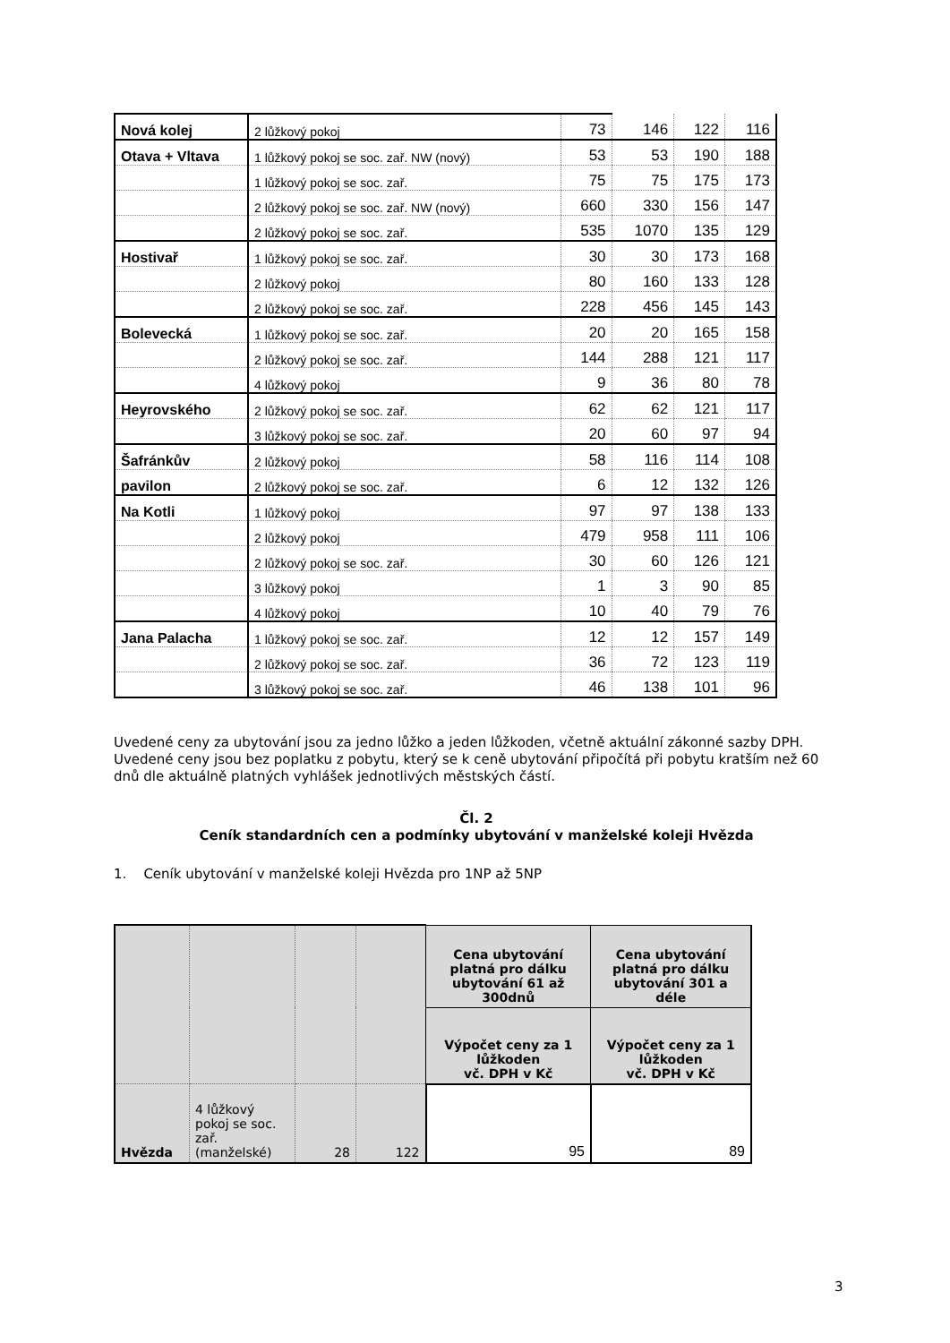| Nová kolej | 2 lůžkový pokoj | 73 | 146 | 122 | 116 |
| Otava + Vltava | 1 lůžkový pokoj se soc. zař. NW (nový) | 53 | 53 | 190 | 188 |
| | 1 lůžkový pokoj se soc. zař. | 75 | 75 | 175 | 173 |
| | 2 lůžkový pokoj se soc. zař. NW (nový) | 660 | 330 | 156 | 147 |
| | 2 lůžkový pokoj se soc. zař. | 535 | 1070 | 135 | 129 |
| Hostivař | 1 lůžkový pokoj se soc. zař. | 30 | 30 | 173 | 168 |
| | 2 lůžkový pokoj | 80 | 160 | 133 | 128 |
| | 2 lůžkový pokoj se soc. zař. | 228 | 456 | 145 | 143 |
| Bolevecká | 1 lůžkový pokoj se soc. zař. | 20 | 20 | 165 | 158 |
| | 2 lůžkový pokoj se soc. zař. | 144 | 288 | 121 | 117 |
| | 4 lůžkový pokoj | 9 | 36 | 80 | 78 |
| Heyrovského | 2 lůžkový pokoj se soc. zař. | 62 | 62 | 121 | 117 |
| | 3 lůžkový pokoj se soc. zař. | 20 | 60 | 97 | 94 |
| Šafránkův | 2 lůžkový pokoj | 58 | 116 | 114 | 108 |
| pavilon | 2 lůžkový pokoj se soc. zař. | 6 | 12 | 132 | 126 |
| Na Kotli | 1 lůžkový pokoj | 97 | 97 | 138 | 133 |
| | 2 lůžkový pokoj | 479 | 958 | 111 | 106 |
| | 2 lůžkový pokoj se soc. zař. | 30 | 60 | 126 | 121 |
| | 3 lůžkový pokoj | 1 | 3 | 90 | 85 |
| | 4 lůžkový pokoj | 10 | 40 | 79 | 76 |
| Jana Palacha | 1 lůžkový pokoj se soc. zař. | 12 | 12 | 157 | 149 |
| | 2 lůžkový pokoj se soc. zař. | 36 | 72 | 123 | 119 |
| | 3 lůžkový pokoj se soc. zař. | 46 | 138 | 101 | 96 |
Uvedené ceny za ubytování jsou za jedno lůžko a jeden lůžkoden, včetně aktuální zákonné sazby DPH.
Uvedené ceny jsou bez poplatku z pobytu, který se k ceně ubytování připočítá při pobytu kratším než 60 dnů dle aktuálně platných vyhlášek jednotlivých městských částí.
Čl. 2
Ceník standardních cen a podmínky ubytování v manželské koleji Hvězda
1. Ceník ubytování v manželské koleji Hvězda pro 1NP až 5NP
| | | | | Cena ubytování platná pro dálku ubytování 61 až 300dnů | Cena ubytování platná pro dálku ubytování 301 a déle |
| | | | | Výpočet ceny za 1 lůžkoden vč. DPH v Kč | Výpočet ceny za 1 lůžkoden vč. DPH v Kč |
| Hvězda | 4 lůžkový pokoj se soc. zař. (manželské) | 28 | 122 | 95 | 89 |
3